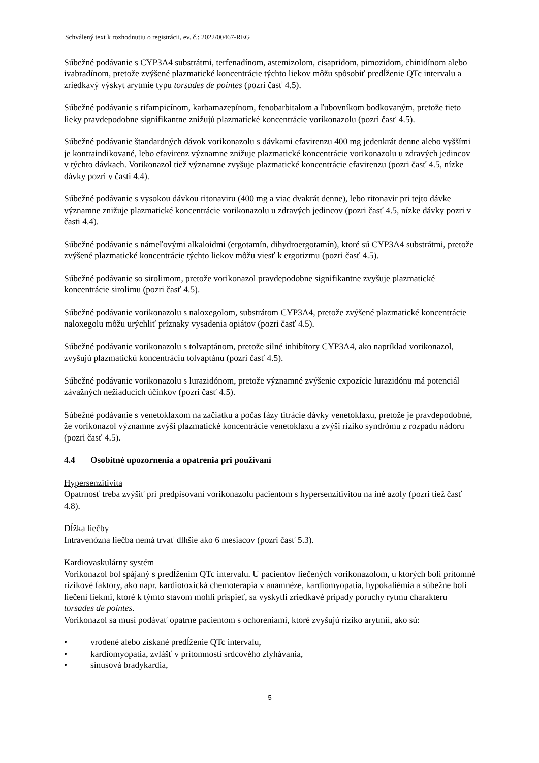Schválený text k rozhodnutiu o registrácii, ev. č.: 2022/00467-REG
Súbežné podávanie s CYP3A4 substrátmi, terfenadínom, astemizolom, cisapridom, pimozidom, chinidínom alebo ivabradínom, pretože zvýšené plazmatické koncentrácie týchto liekov môžu spôsobiť predĺženie QTc intervalu a zriedkavý výskyt arytmie typu torsades de pointes (pozri časť 4.5).
Súbežné podávanie s rifampicínom, karbamazepínom, fenobarbitalom a ľubovníkom bodkovaným, pretože tieto lieky pravdepodobne signifikantne znižujú plazmatické koncentrácie vorikonazolu (pozri časť 4.5).
Súbežné podávanie štandardných dávok vorikonazolu s dávkami efavirenzu 400 mg jedenkrát denne alebo vyššími je kontraindikované, lebo efavirenz významne znižuje plazmatické koncentrácie vorikonazolu u zdravých jedincov v týchto dávkach. Vorikonazol tiež významne zvyšuje plazmatické koncentrácie efavirenzu (pozri časť 4.5, nízke dávky pozri v časti 4.4).
Súbežné podávanie s vysokou dávkou ritonaviru (400 mg a viac dvakrát denne), lebo ritonavir pri tejto dávke významne znižuje plazmatické koncentrácie vorikonazolu u zdravých jedincov (pozri časť 4.5, nízke dávky pozri v časti 4.4).
Súbežné podávanie s námeľovými alkaloidmi (ergotamín, dihydroergotamín), ktoré sú CYP3A4 substrátmi, pretože zvýšené plazmatické koncentrácie týchto liekov môžu viesť k ergotizmu (pozri časť 4.5).
Súbežné podávanie so sirolimom, pretože vorikonazol pravdepodobne signifikantne zvyšuje plazmatické koncentrácie sirolimu (pozri časť 4.5).
Súbežné podávanie vorikonazolu s naloxegolom, substrátom CYP3A4, pretože zvýšené plazmatické koncentrácie naloxegolu môžu urýchliť príznaky vysadenia opiátov (pozri časť 4.5).
Súbežné podávanie vorikonazolu s tolvaptánom, pretože silné inhibítory CYP3A4, ako napríklad vorikonazol, zvyšujú plazmatickú koncentráciu tolvaptánu (pozri časť 4.5).
Súbežné podávanie vorikonazolu s lurazidónom, pretože významné zvýšenie expozície lurazidónu má potenciál závažných nežiaducich účinkov (pozri časť 4.5).
Súbežné podávanie s venetoklaxom na začiatku a počas fázy titrácie dávky venetoklaxu, pretože je pravdepodobné, že vorikonazol významne zvýši plazmatické koncentrácie venetoklaxu a zvýši riziko syndrómu z rozpadu nádoru (pozri časť 4.5).
4.4 Osobitné upozornenia a opatrenia pri používaní
Hypersenzitivita
Opatrnosť treba zvýšiť pri predpisovaní vorikonazolu pacientom s hypersenzitivitou na iné azoly (pozri tiež časť 4.8).
Dĺžka liečby
Intravenózna liečba nemá trvať dlhšie ako 6 mesiacov (pozri časť 5.3).
Kardiovaskulárny systém
Vorikonazol bol spájaný s predĺžením QTc intervalu. U pacientov liečených vorikonazolom, u ktorých boli prítomné rizikové faktory, ako napr. kardiotoxická chemoterapia v anamnéze, kardiomyopatia, hypokaliémia a súbežne boli liečení liekmi, ktoré k týmto stavom mohli prispieť, sa vyskytli zriedkavé prípady poruchy rytmu charakteru torsades de pointes.
Vorikonazol sa musí podávať opatrne pacientom s ochoreniami, ktoré zvyšujú riziko arytmií, ako sú:
• vrodené alebo získané predĺženie QTc intervalu,
• kardiomyopatia, zvlášť v prítomnosti srdcového zlyhávania,
• sínusová bradykardia,
5